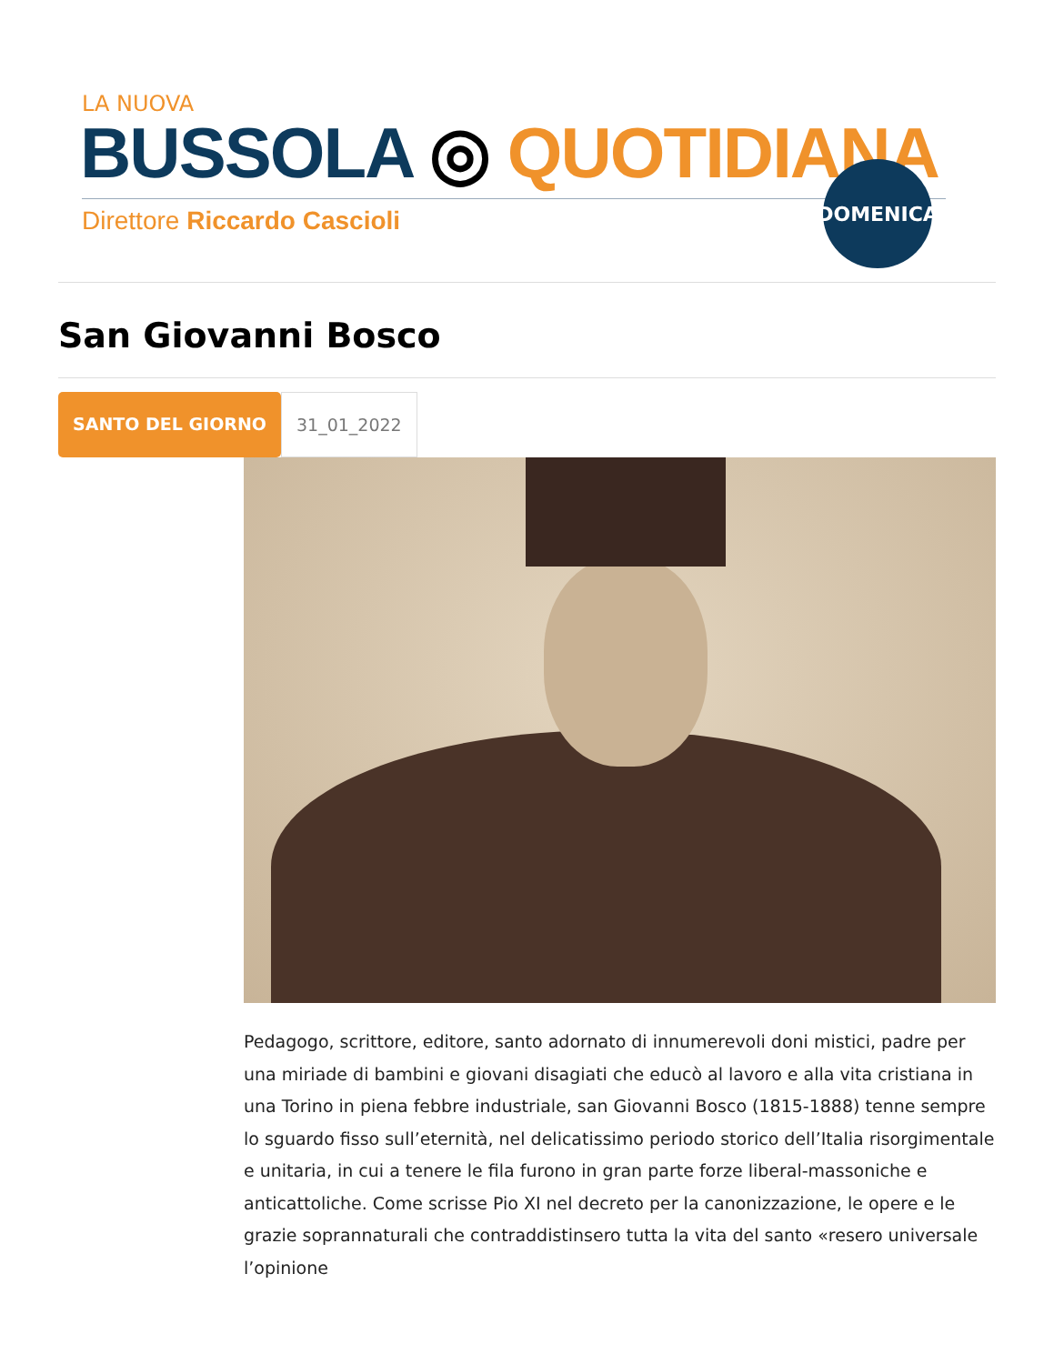LA NUOVA
BUSSOLA ◎ QUOTIDIANA
Direttore Riccardo Cascioli
DOMENICA
San Giovanni Bosco
SANTO DEL GIORNO 31_01_2022
Pedagogo, scrittore, editore, santo adornato di innumerevoli doni mistici, padre per una miriade di bambini e giovani disagiati che educò al lavoro e alla vita cristiana in una Torino in piena febbre industriale, san Giovanni Bosco (1815-1888) tenne sempre lo sguardo fisso sull’eternità, nel delicatissimo periodo storico dell’Italia risorgimentale e unitaria, in cui a tenere le fila furono in gran parte forze liberal-massoniche e anticattoliche. Come scrisse Pio XI nel decreto per la canonizzazione, le opere e le grazie soprannaturali che contraddistinsero tutta la vita del santo «resero universale l’opinione